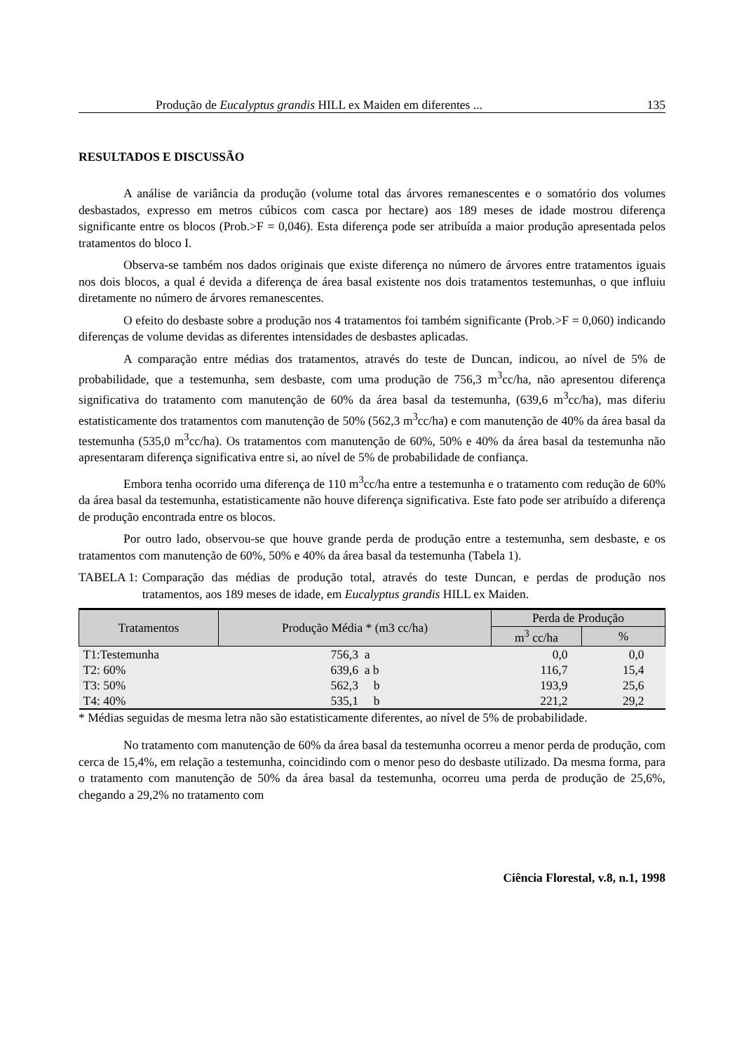Produção de Eucalyptus grandis HILL ex Maiden em diferentes ... 135
RESULTADOS E DISCUSSÃO
A análise de variância da produção (volume total das árvores remanescentes e o somatório dos volumes desbastados, expresso em metros cúbicos com casca por hectare) aos 189 meses de idade mostrou diferença significante entre os blocos (Prob.>F = 0,046). Esta diferença pode ser atribuída a maior produção apresentada pelos tratamentos do bloco I.
Observa-se também nos dados originais que existe diferença no número de árvores entre tratamentos iguais nos dois blocos, a qual é devida a diferença de área basal existente nos dois tratamentos testemunhas, o que influiu diretamente no número de árvores remanescentes.
O efeito do desbaste sobre a produção nos 4 tratamentos foi também significante (Prob.>F = 0,060) indicando diferenças de volume devidas as diferentes intensidades de desbastes aplicadas.
A comparação entre médias dos tratamentos, através do teste de Duncan, indicou, ao nível de 5% de probabilidade, que a testemunha, sem desbaste, com uma produção de 756,3 m<sup>3</sup>cc/ha, não apresentou diferença significativa do tratamento com manutenção de 60% da área basal da testemunha, (639,6 m<sup>3</sup>cc/ha), mas diferiu estatisticamente dos tratamentos com manutenção de 50% (562,3 m<sup>3</sup>cc/ha) e com manutenção de 40% da área basal da testemunha (535,0 m<sup>3</sup>cc/ha). Os tratamentos com manutenção de 60%, 50% e 40% da área basal da testemunha não apresentaram diferença significativa entre si, ao nível de 5% de probabilidade de confiança.
Embora tenha ocorrido uma diferença de 110 m<sup>3</sup>cc/ha entre a testemunha e o tratamento com redução de 60% da área basal da testemunha, estatisticamente não houve diferença significativa. Este fato pode ser atribuído a diferença de produção encontrada entre os blocos.
Por outro lado, observou-se que houve grande perda de produção entre a testemunha, sem desbaste, e os tratamentos com manutenção de 60%, 50% e 40% da área basal da testemunha (Tabela 1).
TABELA 1: Comparação das médias de produção total, através do teste Duncan, e perdas de produção nos tratamentos, aos 189 meses de idade, em Eucalyptus grandis HILL ex Maiden.
| Tratamentos | Produção Média * (m3 cc/ha) | Perda de Produção | |
| --- | --- | --- | --- |
| | | m<sup>3</sup> cc/ha | % |
| T1:Testemunha | 756,3 a | 0,0 | 0,0 |
| T2: 60% | 639,6 a b | 116,7 | 15,4 |
| T3: 50% | 562,3 b | 193,9 | 25,6 |
| T4: 40% | 535,1 b | 221,2 | 29,2 |
* Médias seguidas de mesma letra não são estatisticamente diferentes, ao nível de 5% de probabilidade.
No tratamento com manutenção de 60% da área basal da testemunha ocorreu a menor perda de produção, com cerca de 15,4%, em relação a testemunha, coincidindo com o menor peso do desbaste utilizado. Da mesma forma, para o tratamento com manutenção de 50% da área basal da testemunha, ocorreu uma perda de produção de 25,6%, chegando a 29,2% no tratamento com
Ciência Florestal, v.8, n.1, 1998